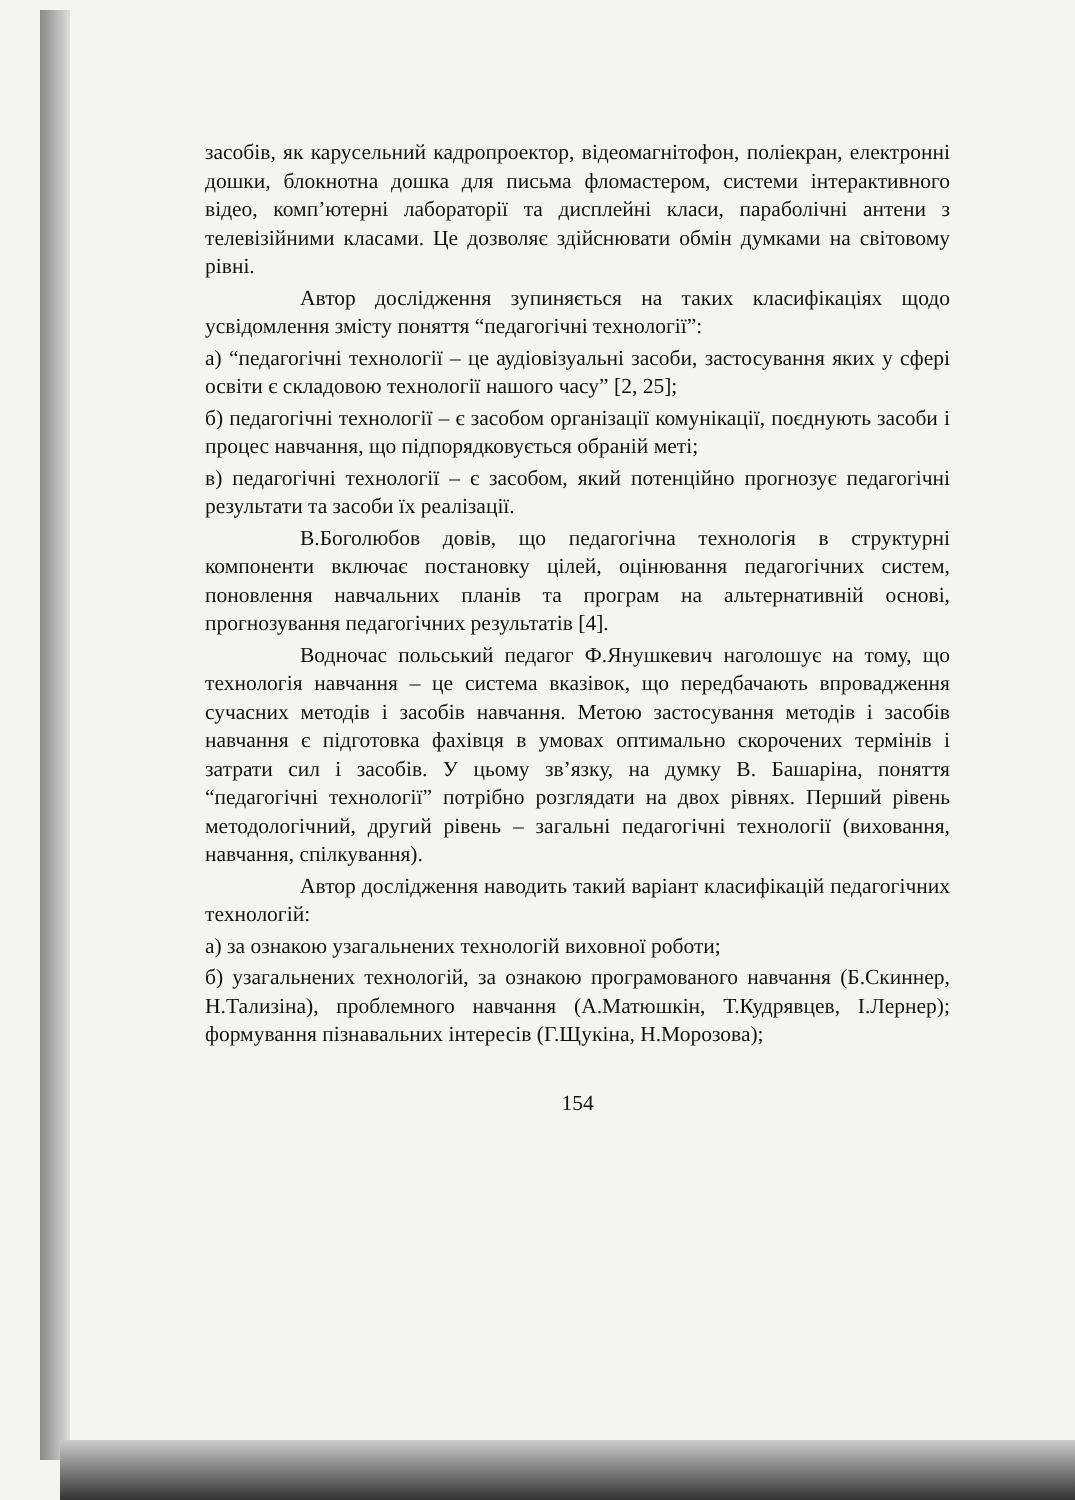засобів, як карусельний кадропроектор, відеомагнітофон, поліекран, електронні дошки, блокнотна дошка для письма фломастером, системи інтерактивного відео, комп’ютерні лабораторії та дисплейні класи, параболічні антени з телевізійними класами. Це дозволяє здійснювати обмін думками на світовому рівні.
Автор дослідження зупиняється на таких класифікаціях щодо усвідомлення змісту поняття “педагогічні технології”:
а) “педагогічні технології – це аудіовізуальні засоби, застосування яких у сфері освіти є складовою технології нашого часу” [2, 25];
б) педагогічні технології – є засобом організації комунікації, поєднують засоби і процес навчання, що підпорядковується обраній меті;
в) педагогічні технології – є засобом, який потенційно прогнозує педагогічні результати та засоби їх реалізації.
В.Боголюбов довів, що педагогічна технологія в структурні компоненти включає постановку цілей, оцінювання педагогічних систем, поновлення навчальних планів та програм на альтернативній основі, прогнозування педагогічних результатів [4].
Водночас польський педагог Ф.Янушкевич наголошує на тому, що технологія навчання – це система вказівок, що передбачають впровадження сучасних методів і засобів навчання. Метою застосування методів і засобів навчання є підготовка фахівця в умовах оптимально скорочених термінів і затрати сил і засобів. У цьому зв’язку, на думку В. Башаріна, поняття “педагогічні технології” потрібно розглядати на двох рівнях. Перший рівень методологічний, другий рівень – загальні педагогічні технології (виховання, навчання, спілкування).
Автор дослідження наводить такий варіант класифікацій педагогічних технологій:
а) за ознакою узагальнених технологій виховної роботи;
б) узагальнених технологій, за ознакою програмованого навчання (Б.Скиннер, Н.Тализіна), проблемного навчання (А.Матюшкін, Т.Кудрявцев, І.Лернер); формування пізнавальних інтересів (Г.Щукіна, Н.Морозова);
154